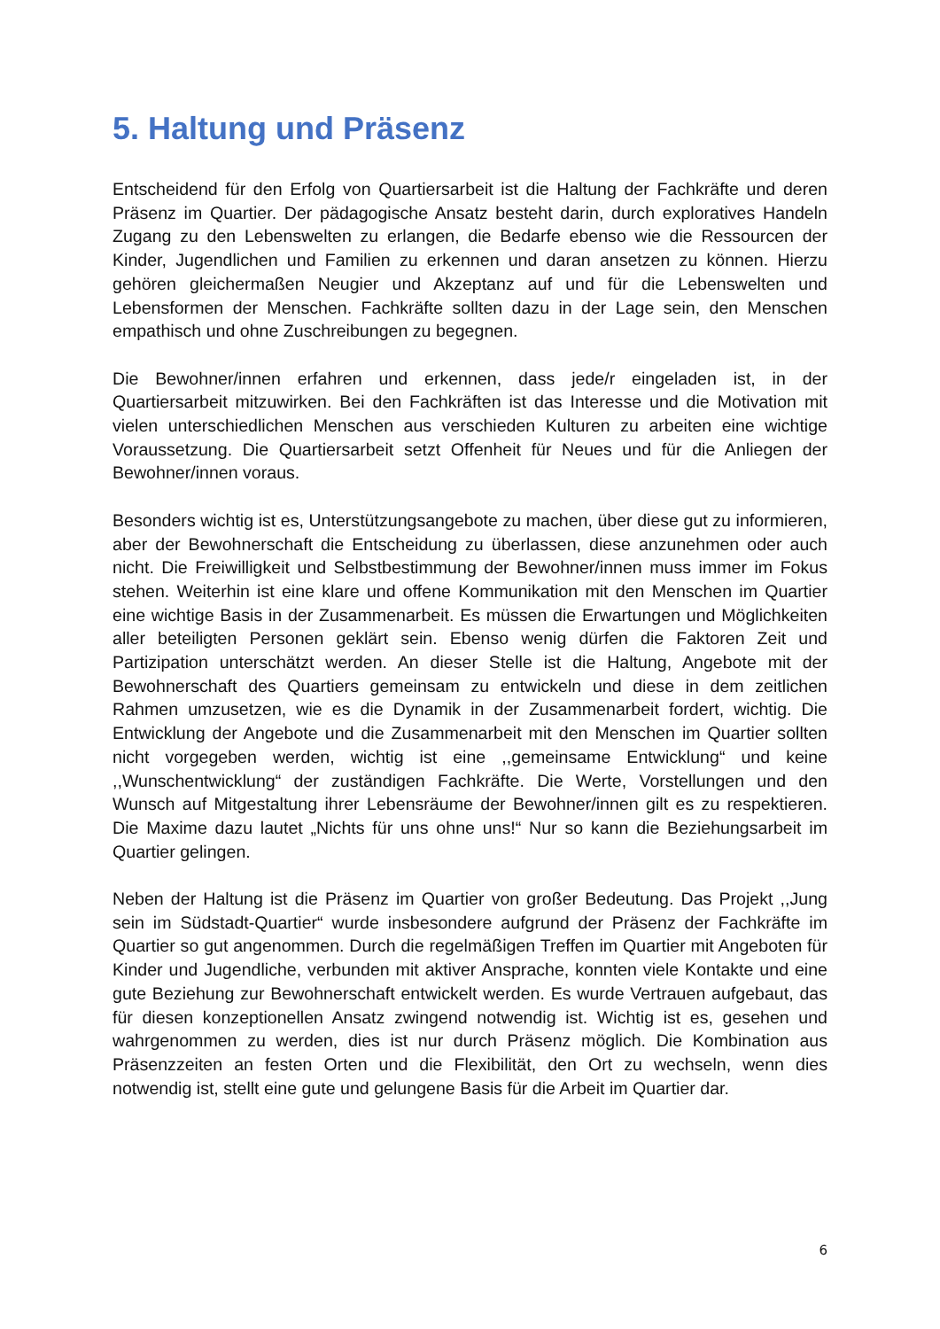5. Haltung und Präsenz
Entscheidend für den Erfolg von Quartiersarbeit ist die Haltung der Fachkräfte und deren Präsenz im Quartier. Der pädagogische Ansatz besteht darin, durch exploratives Handeln Zugang zu den Lebenswelten zu erlangen, die Bedarfe ebenso wie die Ressourcen der Kinder, Jugendlichen und Familien zu erkennen und daran ansetzen zu können. Hierzu gehören gleichermaßen Neugier und Akzeptanz auf und für die Lebenswelten und Lebensformen der Menschen. Fachkräfte sollten dazu in der Lage sein, den Menschen empathisch und ohne Zuschreibungen zu begegnen.
Die Bewohner/innen erfahren und erkennen, dass jede/r eingeladen ist, in der Quartiersarbeit mitzuwirken. Bei den Fachkräften ist das Interesse und die Motivation mit vielen unterschiedlichen Menschen aus verschieden Kulturen zu arbeiten eine wichtige Voraussetzung. Die Quartiersarbeit setzt Offenheit für Neues und für die Anliegen der Bewohner/innen voraus.
Besonders wichtig ist es, Unterstützungsangebote zu machen, über diese gut zu informieren, aber der Bewohnerschaft die Entscheidung zu überlassen, diese anzunehmen oder auch nicht. Die Freiwilligkeit und Selbstbestimmung der Bewohner/innen muss immer im Fokus stehen. Weiterhin ist eine klare und offene Kommunikation mit den Menschen im Quartier eine wichtige Basis in der Zusammenarbeit. Es müssen die Erwartungen und Möglichkeiten aller beteiligten Personen geklärt sein. Ebenso wenig dürfen die Faktoren Zeit und Partizipation unterschätzt werden. An dieser Stelle ist die Haltung, Angebote mit der Bewohnerschaft des Quartiers gemeinsam zu entwickeln und diese in dem zeitlichen Rahmen umzusetzen, wie es die Dynamik in der Zusammenarbeit fordert, wichtig. Die Entwicklung der Angebote und die Zusammenarbeit mit den Menschen im Quartier sollten nicht vorgegeben werden, wichtig ist eine ,,gemeinsame Entwicklung“ und keine ,,Wunschentwicklung“ der zuständigen Fachkräfte. Die Werte, Vorstellungen und den Wunsch auf Mitgestaltung ihrer Lebensräume der Bewohner/innen gilt es zu respektieren. Die Maxime dazu lautet „Nichts für uns ohne uns!“ Nur so kann die Beziehungsarbeit im Quartier gelingen.
Neben der Haltung ist die Präsenz im Quartier von großer Bedeutung. Das Projekt ,,Jung sein im Südstadt-Quartier“ wurde insbesondere aufgrund der Präsenz der Fachkräfte im Quartier so gut angenommen. Durch die regelmäßigen Treffen im Quartier mit Angeboten für Kinder und Jugendliche, verbunden mit aktiver Ansprache, konnten viele Kontakte und eine gute Beziehung zur Bewohnerschaft entwickelt werden. Es wurde Vertrauen aufgebaut, das für diesen konzeptionellen Ansatz zwingend notwendig ist. Wichtig ist es, gesehen und wahrgenommen zu werden, dies ist nur durch Präsenz möglich. Die Kombination aus Präsenzzeiten an festen Orten und die Flexibilität, den Ort zu wechseln, wenn dies notwendig ist, stellt eine gute und gelungene Basis für die Arbeit im Quartier dar.
6